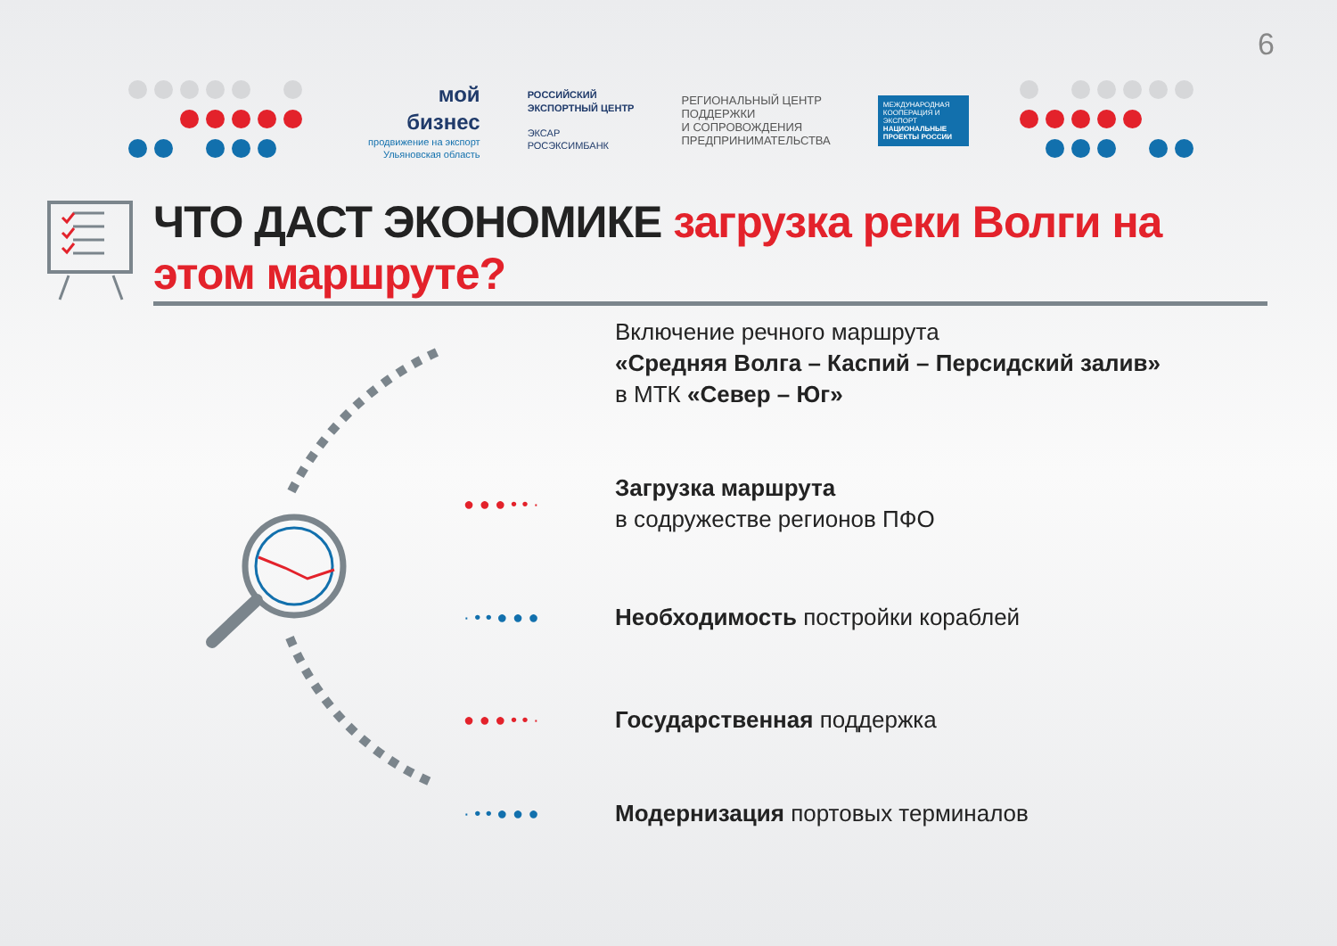6
мой
бизнес
продвижение на экспорт
Ульяновская область
РОССИЙСКИЙ
ЭКСПОРТНЫЙ ЦЕНТР
ЭКСАР
РОСЭКСИМБАНК
РЕГИОНАЛЬНЫЙ ЦЕНТР
ПОДДЕРЖКИ
И СОПРОВОЖДЕНИЯ
ПРЕДПРИНИМАТЕЛЬСТВА
МЕЖДУНАРОДНАЯ КООПЕРАЦИЯ И ЭКСПОРТ
НАЦИОНАЛЬНЫЕ ПРОЕКТЫ РОССИИ
ЧТО ДАСТ ЭКОНОМИКЕ загрузка реки Волги на этом маршруте?
Включение речного маршрута
«Средняя Волга – Каспий – Персидский залив»
в МТК «Север – Юг»
● ● ● • • ·
Загрузка маршрута
в содружестве регионов ПФО
· • • ● ● ●
Необходимость постройки кораблей
● ● ● • • ·
Государственная поддержка
· • • ● ● ●
Модернизация портовых терминалов